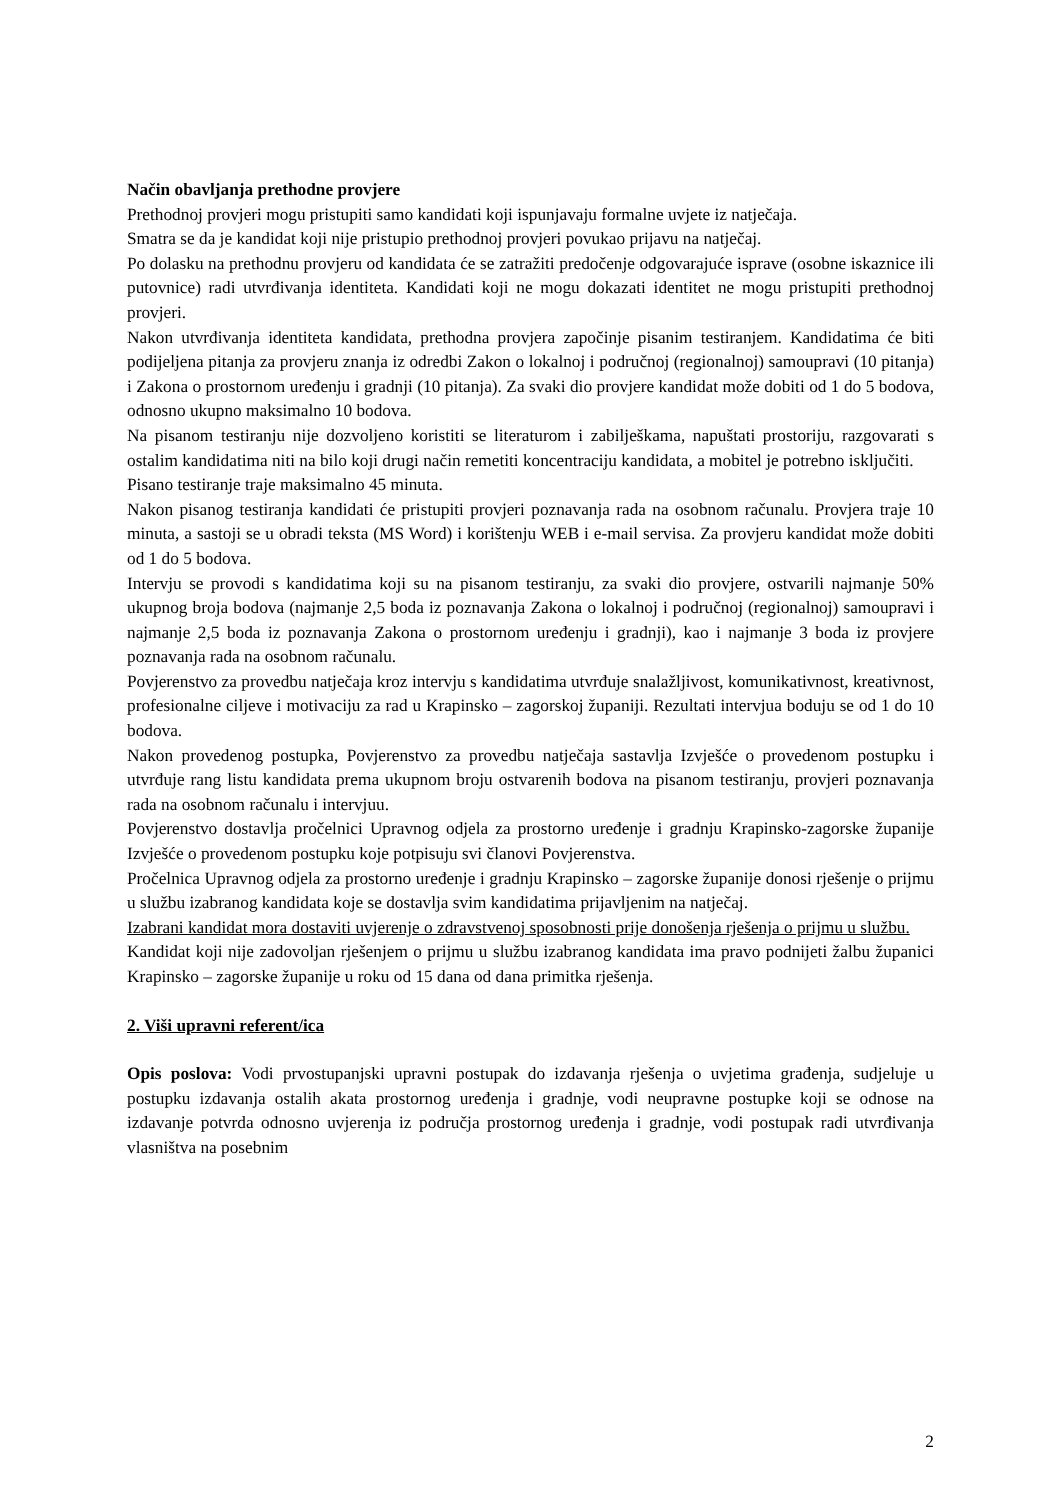Način obavljanja prethodne provjere
Prethodnoj provjeri mogu pristupiti samo kandidati koji ispunjavaju formalne uvjete iz natječaja.
Smatra se da je kandidat koji nije pristupio prethodnoj provjeri povukao prijavu na natječaj.
Po dolasku na prethodnu provjeru od kandidata će se zatražiti predočenje odgovarajuće isprave (osobne iskaznice ili putovnice) radi utvrđivanja identiteta. Kandidati koji ne mogu dokazati identitet ne mogu pristupiti prethodnoj provjeri.
Nakon utvrđivanja identiteta kandidata, prethodna provjera započinje pisanim testiranjem. Kandidatima će biti podijeljena pitanja za provjeru znanja iz odredbi Zakon o lokalnoj i područnoj (regionalnoj) samoupravi (10 pitanja) i Zakona o prostornom uređenju i gradnji (10 pitanja). Za svaki dio provjere kandidat može dobiti od 1 do 5 bodova, odnosno ukupno maksimalno 10 bodova.
Na pisanom testiranju nije dozvoljeno koristiti se literaturom i zabilješkama, napuštati prostoriju, razgovarati s ostalim kandidatima niti na bilo koji drugi način remetiti koncentraciju kandidata, a mobitel je potrebno isključiti.
Pisano testiranje traje maksimalno 45 minuta.
Nakon pisanog testiranja kandidati će pristupiti provjeri poznavanja rada na osobnom računalu. Provjera traje 10 minuta, a sastoji se u obradi teksta (MS Word) i korištenju WEB i e-mail servisa. Za provjeru kandidat može dobiti od 1 do 5 bodova.
Intervju se provodi s kandidatima koji su na pisanom testiranju, za svaki dio provjere, ostvarili najmanje 50% ukupnog broja bodova (najmanje 2,5 boda iz poznavanja Zakona o lokalnoj i područnoj (regionalnoj) samoupravi i najmanje 2,5 boda iz poznavanja Zakona o prostornom uređenju i gradnji), kao i najmanje 3 boda iz provjere poznavanja rada na osobnom računalu.
Povjerenstvo za provedbu natječaja kroz intervju s kandidatima utvrđuje snalažljivost, komunikativnost, kreativnost, profesionalne ciljeve i motivaciju za rad u Krapinsko – zagorskoj županiji. Rezultati intervjua boduju se od 1 do 10 bodova.
Nakon provedenog postupka, Povjerenstvo za provedbu natječaja sastavlja Izvješće o provedenom postupku i utvrđuje rang listu kandidata prema ukupnom broju ostvarenih bodova na pisanom testiranju, provjeri poznavanja rada na osobnom računalu i intervjuu.
Povjerenstvo dostavlja pročelnici Upravnog odjela za prostorno uređenje i gradnju Krapinsko-zagorske županije Izvješće o provedenom postupku koje potpisuju svi članovi Povjerenstva.
Pročelnica Upravnog odjela za prostorno uređenje i gradnju Krapinsko – zagorske županije donosi rješenje o prijmu u službu izabranog kandidata koje se dostavlja svim kandidatima prijavljenim na natječaj.
Izabrani kandidat mora dostaviti uvjerenje o zdravstvenoj sposobnosti prije donošenja rješenja o prijmu u službu.
Kandidat koji nije zadovoljan rješenjem o prijmu u službu izabranog kandidata ima pravo podnijeti žalbu županici Krapinsko – zagorske županije u roku od 15 dana od dana primitka rješenja.
2. Viši upravni referent/ica
Opis poslova: Vodi prvostupanjski upravni postupak do izdavanja rješenja o uvjetima građenja, sudjeluje u postupku izdavanja ostalih akata prostornog uređenja i gradnje, vodi neupravne postupke koji se odnose na izdavanje potvrda odnosno uvjerenja iz područja prostornog uređenja i gradnje, vodi postupak radi utvrđivanja vlasništva na posebnim
2